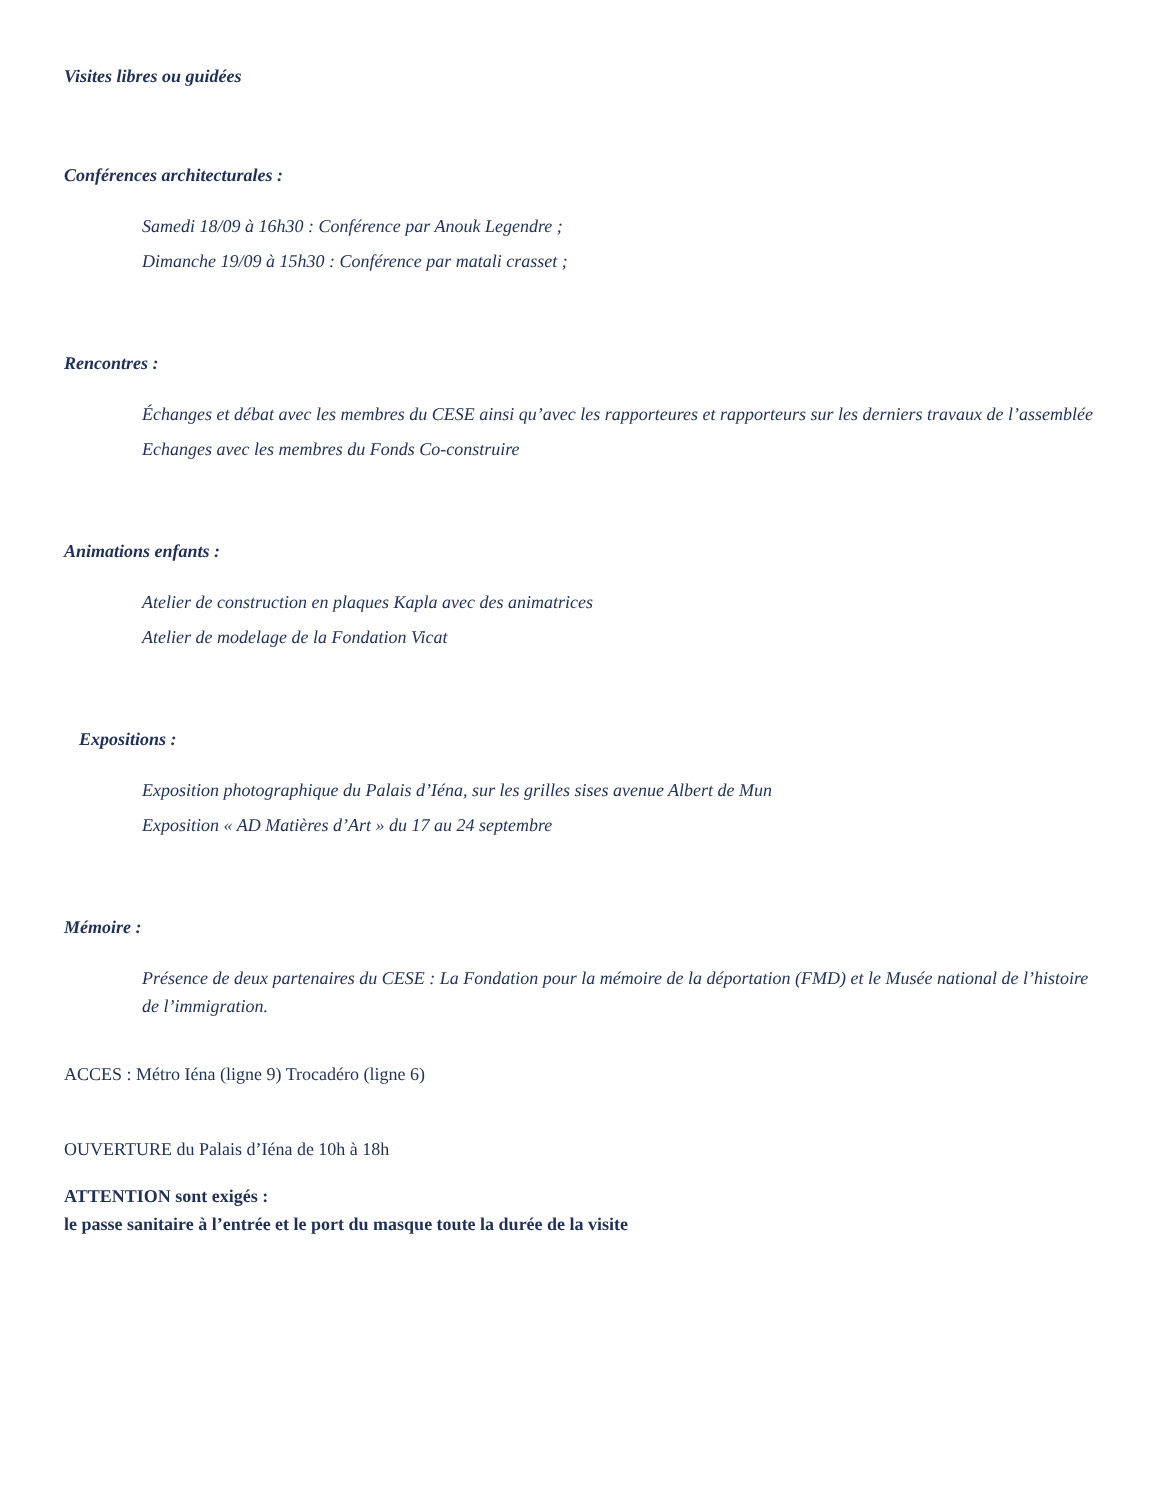Visites libres ou guidées
Conférences architecturales :
Samedi 18/09 à 16h30 : Conférence par Anouk Legendre ;
Dimanche 19/09 à 15h30 : Conférence par matali crasset ;
Rencontres :
Échanges et débat avec les membres du CESE ainsi qu’avec les rapporteures et rapporteurs sur les derniers travaux de l’assemblée
Echanges avec les membres du Fonds Co-construire
Animations enfants :
Atelier de construction en plaques Kapla avec des animatrices
Atelier de modelage de la Fondation Vicat
Expositions :
Exposition photographique du Palais d’Iéna, sur les grilles sises avenue Albert de Mun
Exposition « AD Matières d’Art » du 17 au 24 septembre
Mémoire :
Présence de deux partenaires du CESE : La Fondation pour la mémoire de la déportation (FMD) et le Musée national de l’histoire de l’immigration.
ACCES : Métro Iéna (ligne 9) Trocadéro (ligne 6)
OUVERTURE du Palais d’Iéna de 10h à 18h
ATTENTION sont exigés :
le passe sanitaire à l’entrée et le port du masque toute la durée de la visite